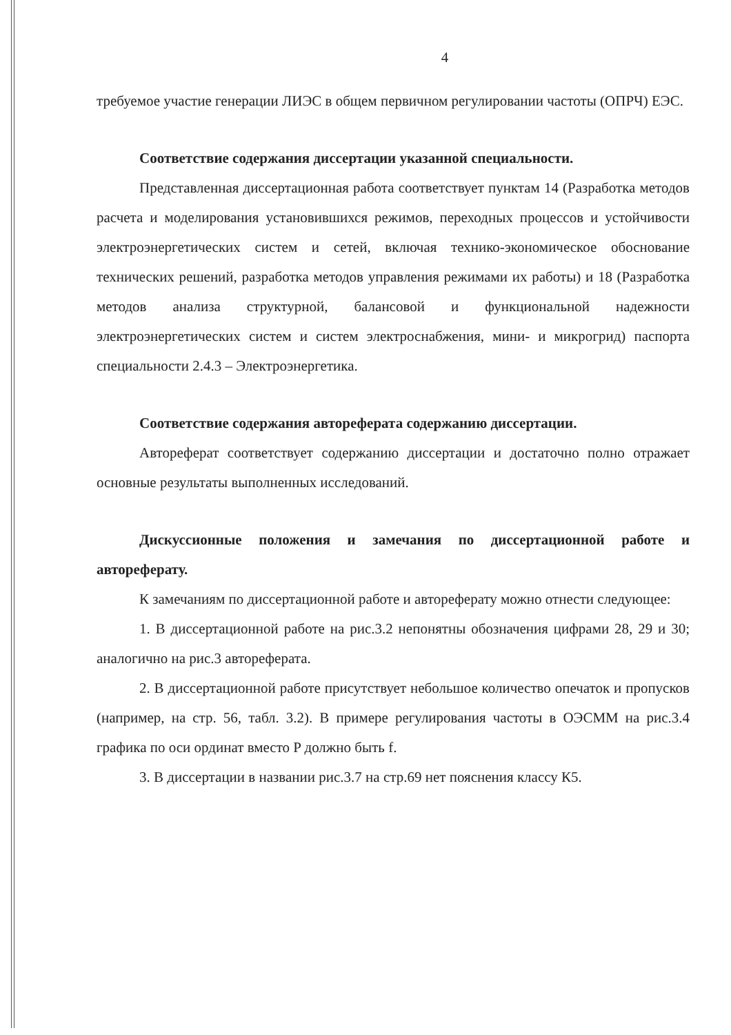4
требуемое участие генерации ЛИЭС в общем первичном регулировании частоты (ОПРЧ) ЕЭС.
Соответствие содержания диссертации указанной специальности.
Представленная диссертационная работа соответствует пунктам 14 (Разработка методов расчета и моделирования установившихся режимов, переходных процессов и устойчивости электроэнергетических систем и сетей, включая технико-экономическое обоснование технических решений, разработка методов управления режимами их работы) и 18 (Разработка методов анализа структурной, балансовой и функциональной надежности электроэнергетических систем и систем электроснабжения, мини- и микрогрид) паспорта специальности 2.4.3 – Электроэнергетика.
Соответствие содержания автореферата содержанию диссертации.
Автореферат соответствует содержанию диссертации и достаточно полно отражает основные результаты выполненных исследований.
Дискуссионные положения и замечания по диссертационной работе и автореферату.
К замечаниям по диссертационной работе и автореферату можно отнести следующее:
1. В диссертационной работе на рис.3.2 непонятны обозначения цифрами 28, 29 и 30; аналогично на рис.3 автореферата.
2. В диссертационной работе присутствует небольшое количество опечаток и пропусков (например, на стр. 56, табл. 3.2). В примере регулирования частоты в ОЭСММ на рис.3.4 графика по оси ординат вместо P должно быть f.
3. В диссертации в названии рис.3.7 на стр.69 нет пояснения классу К5.